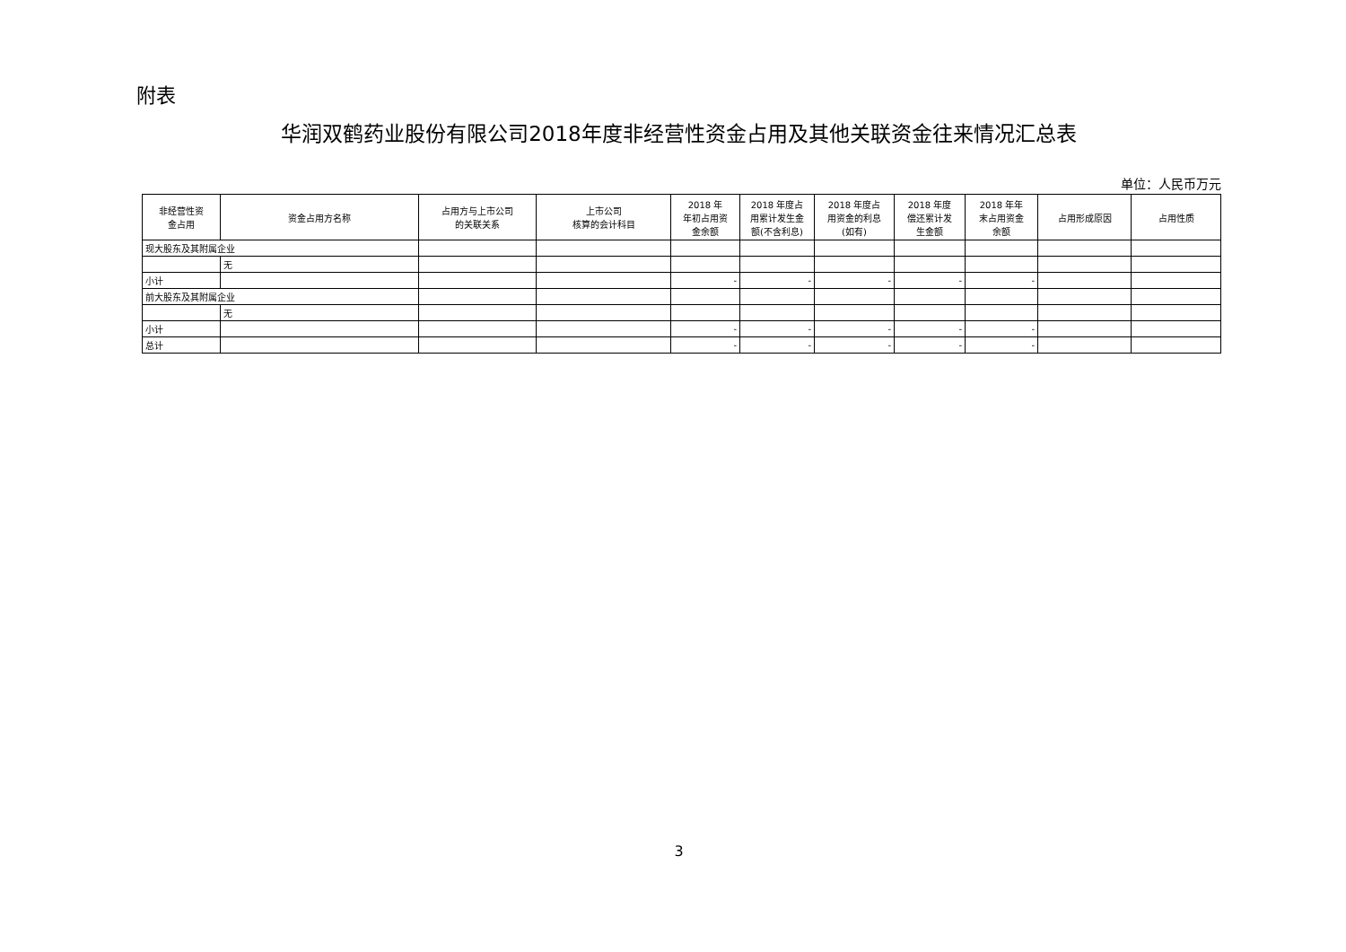附表
华润双鹤药业股份有限公司2018年度非经营性资金占用及其他关联资金往来情况汇总表
单位：人民币万元
| 非经营性资 金占用 | 资金占用方名称 | 占用方与上市公司 的关联关系 | 上市公司 核算的会计科目 | 2018 年 年初占用资 金余额 | 2018 年度占 用累计发生金 额(不含利息) | 2018 年度占 用资金的利息 (如有) | 2018 年度 偿还累计发 生金额 | 2018 年年 末占用资金 余额 | 占用形成原因 | 占用性质 |
| --- | --- | --- | --- | --- | --- | --- | --- | --- | --- | --- |
| 现大股东及其附属企业 | | | | | | | | | | |
| | 无 | | | | | | | | | |
| 小计 | | | | - | - | - | - | - | | |
| 前大股东及其附属企业 | | | | | | | | | | |
| | 无 | | | | | | | | | |
| 小计 | | | | - | - | - | - | - | | |
| 总计 | | | | - | - | - | - | - | | |
3